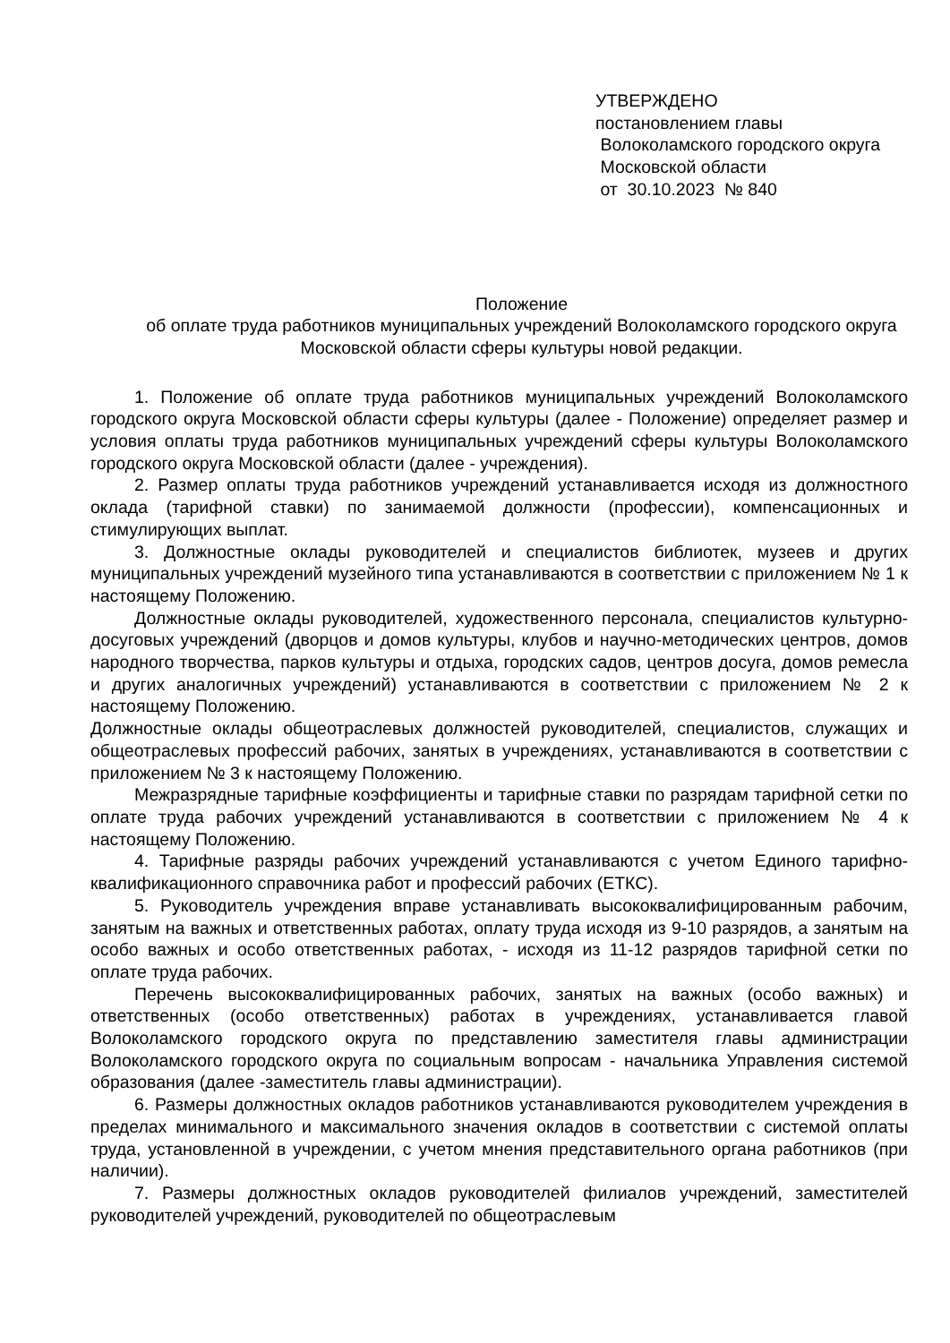УТВЕРЖДЕНО
постановлением главы
Волоколамского городского округа
Московской области
от 30.10.2023 № 840
Положение
об оплате труда работников муниципальных учреждений Волоколамского городского округа Московской области сферы культуры новой редакции.
1. Положение об оплате труда работников муниципальных учреждений Волоколамского городского округа Московской области сферы культуры (далее - Положение) определяет размер и условия оплаты труда работников муниципальных учреждений сферы культуры Волоколамского городского округа Московской области (далее - учреждения).
2. Размер оплаты труда работников учреждений устанавливается исходя из должностного оклада (тарифной ставки) по занимаемой должности (профессии), компенсационных и стимулирующих выплат.
3. Должностные оклады руководителей и специалистов библиотек, музеев и других муниципальных учреждений музейного типа устанавливаются в соответствии с приложением № 1 к настоящему Положению.
Должностные оклады руководителей, художественного персонала, специалистов культурно-досуговых учреждений (дворцов и домов культуры, клубов и научно-методических центров, домов народного творчества, парков культуры и отдыха, городских садов, центров досуга, домов ремесла и других аналогичных учреждений) устанавливаются в соответствии с приложением № 2 к настоящему Положению.
Должностные оклады общеотраслевых должностей руководителей, специалистов, служащих и общеотраслевых профессий рабочих, занятых в учреждениях, устанавливаются в соответствии с приложением № 3 к настоящему Положению.
Межразрядные тарифные коэффициенты и тарифные ставки по разрядам тарифной сетки по оплате труда рабочих учреждений устанавливаются в соответствии с приложением № 4 к настоящему Положению.
4. Тарифные разряды рабочих учреждений устанавливаются с учетом Единого тарифно-квалификационного справочника работ и профессий рабочих (ЕТКС).
5. Руководитель учреждения вправе устанавливать высококвалифицированным рабочим, занятым на важных и ответственных работах, оплату труда исходя из 9-10 разрядов, а занятым на особо важных и особо ответственных работах, - исходя из 11-12 разрядов тарифной сетки по оплате труда рабочих.
Перечень высококвалифицированных рабочих, занятых на важных (особо важных) и ответственных (особо ответственных) работах в учреждениях, устанавливается главой Волоколамского городского округа по представлению заместителя главы администрации Волоколамского городского округа по социальным вопросам - начальника Управления системой образования (далее -заместитель главы администрации).
6. Размеры должностных окладов работников устанавливаются руководителем учреждения в пределах минимального и максимального значения окладов в соответствии с системой оплаты труда, установленной в учреждении, с учетом мнения представительного органа работников (при наличии).
7. Размеры должностных окладов руководителей филиалов учреждений, заместителей руководителей учреждений, руководителей по общеотраслевым